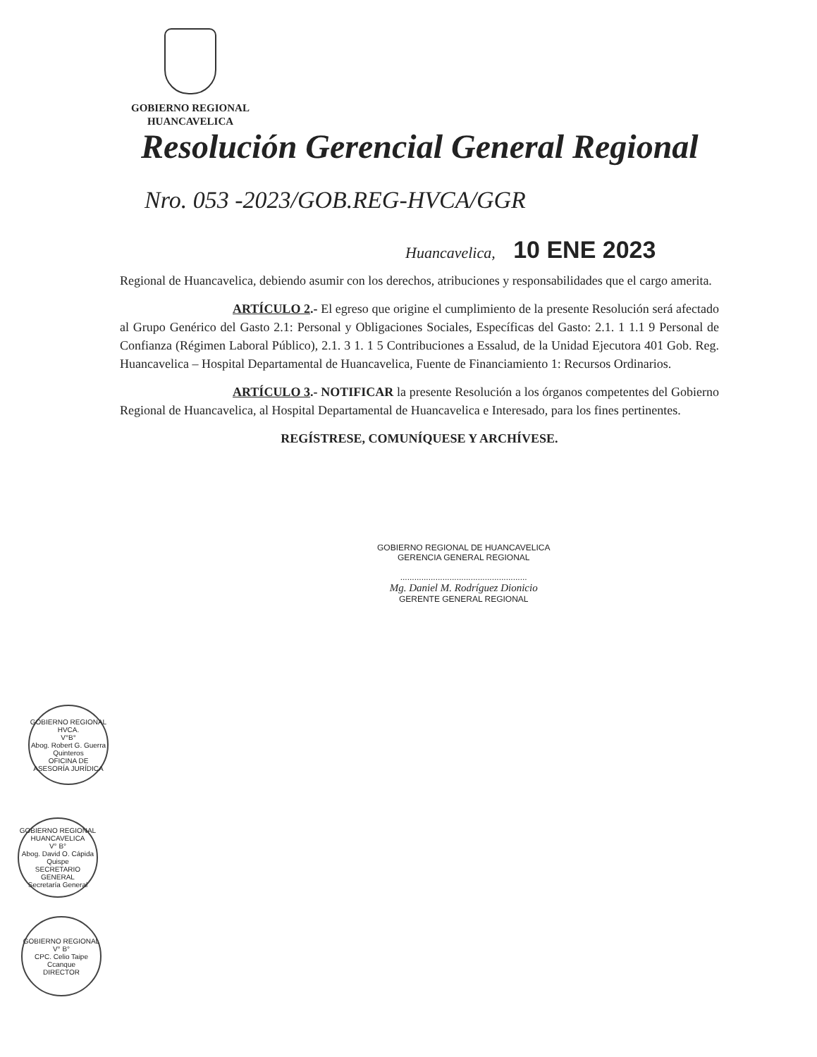GOBIERNO REGIONAL
HUANCAVELICA
Resolución Gerencial General Regional
Nro. 053 -2023/GOB.REG-HVCA/GGR
Huancavelica, 10 ENE 2023
Regional de Huancavelica, debiendo asumir con los derechos, atribuciones y responsabilidades que el cargo amerita.
ARTÍCULO 2.- El egreso que origine el cumplimiento de la presente Resolución será afectado al Grupo Genérico del Gasto 2.1: Personal y Obligaciones Sociales, Específicas del Gasto: 2.1. 1 1.1 9 Personal de Confianza (Régimen Laboral Público), 2.1. 3 1. 1 5 Contribuciones a Essalud, de la Unidad Ejecutora 401 Gob. Reg. Huancavelica – Hospital Departamental de Huancavelica, Fuente de Financiamiento 1: Recursos Ordinarios.
ARTÍCULO 3.- NOTIFICAR la presente Resolución a los órganos competentes del Gobierno Regional de Huancavelica, al Hospital Departamental de Huancavelica e Interesado, para los fines pertinentes.
REGÍSTRESE, COMUNÍQUESE Y ARCHÍVESE.
GOBIERNO REGIONAL DE HUANCAVELICA
GERENCIA GENERAL REGIONAL
......................................................
Mg. Daniel M. Rodríguez Dionicio
GERENTE GENERAL REGIONAL
GOBIERNO REGIONAL HVCA.
V°B°
Abog. Robert G. Guerra Quinteros
OFICINA DE ASESORÍA JURÍDICA
GOBIERNO REGIONAL HUANCAVELICA
V° B°
Abog. David O. Cápida Quispe
SECRETARIO GENERAL
Secretaría General
GOBIERNO REGIONAL
V° B°
CPC. Celio Taipe Ccanque
DIRECTOR